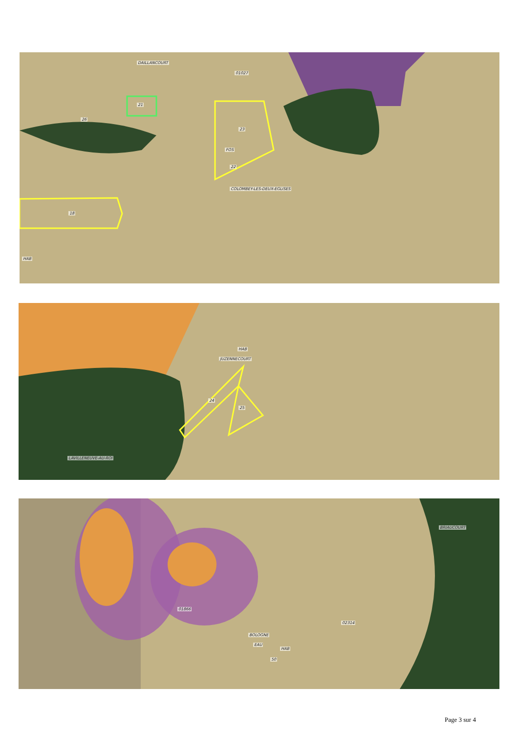DAILLANCOURT
01027
21
26
23
FOS
22
COLOMBEY-LES-DEUX-EGLISES
18
HAB
HAB
JUZENNECOURT
24
25
LAVILLENEUVE-AU-ROI
01866
BOLOGNE
02314
EAU
HAB
50
BRIAUCOURT
Page 3 sur 4